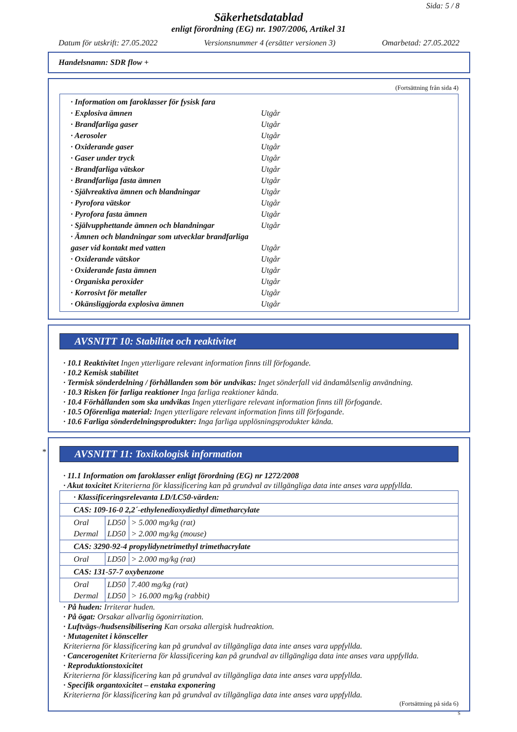Sida: 5 / 8
Säkerhetsdatablad
enligt förordning (EG) nr. 1907/2006, Artikel 31
Datum för utskrift: 27.05.2022 Versionsnummer 4 (ersätter versionen 3) Omarbetad: 27.05.2022
Handelsnamn: SDR flow +
(Fortsättning från sida 4)
| · Information om faroklasser för fysisk fara | |
| · Explosiva ämnen | Utgår |
| · Brandfarliga gaser | Utgår |
| · Aerosoler | Utgår |
| · Oxiderande gaser | Utgår |
| · Gaser under tryck | Utgår |
| · Brandfarliga vätskor | Utgår |
| · Brandfarliga fasta ämnen | Utgår |
| · Självreaktiva ämnen och blandningar | Utgår |
| · Pyrofora vätskor | Utgår |
| · Pyrofora fasta ämnen | Utgår |
| · Självupphettande ämnen och blandningar | Utgår |
| · Ämnen och blandningar som utvecklar brandfarliga gaser vid kontakt med vatten | Utgår |
| · Oxiderande vätskor | Utgår |
| · Oxiderande fasta ämnen | Utgår |
| · Organiska peroxider | Utgår |
| · Korrosivt för metaller | Utgår |
| · Okänsliggjorda explosiva ämnen | Utgår |
AVSNITT 10: Stabilitet och reaktivitet
· 10.1 Reaktivitet Ingen ytterligare relevant information finns till förfogande.
· 10.2 Kemisk stabilitet
· Termisk sönderdelning / förhållanden som bör undvikas: Inget sönderfall vid ändamålsenlig användning.
· 10.3 Risken för farliga reaktioner Inga farliga reaktioner kända.
· 10.4 Förhållanden som ska undvikas Ingen ytterligare relevant information finns till förfogande.
· 10.5 Oförenliga material: Ingen ytterligare relevant information finns till förfogande.
· 10.6 Farliga sönderdelningsprodukter: Inga farliga upplösningsprodukter kända.
*
AVSNITT 11: Toxikologisk information
· 11.1 Information om faroklasser enligt förordning (EG) nr 1272/2008
· Akut toxicitet Kriterierna för klassificering kan på grundval av tillgängliga data inte anses vara uppfyllda.
| · Klassificeringsrelevanta LD/LC50-värden: | | |
| CAS: 109-16-0 2,2´-ethylenedioxydiethyl dimetharcylate | | |
| Oral Dermal | LD50 LD50 | > 5.000 mg/kg (rat) > 2.000 mg/kg (mouse) |
| CAS: 3290-92-4 propylidynetrimethyl trimethacrylate | | |
| Oral | LD50 | > 2.000 mg/kg (rat) |
| CAS: 131-57-7 oxybenzone | | |
| Oral Dermal | LD50 LD50 | 7.400 mg/kg (rat) > 16.000 mg/kg (rabbit) |
· På huden: Irriterar huden.
· På ögat: Orsakar allvarlig ögonirritation.
· Luftvägs-/hudsensibilisering Kan orsaka allergisk hudreaktion.
· Mutagenitet i könsceller
Kriterierna för klassificering kan på grundval av tillgängliga data inte anses vara uppfyllda.
· Cancerogenitet Kriterierna för klassificering kan på grundval av tillgängliga data inte anses vara uppfyllda.
· Reproduktionstoxicitet
Kriterierna för klassificering kan på grundval av tillgängliga data inte anses vara uppfyllda.
· Specifik organtoxicitet – enstaka exponering
Kriterierna för klassificering kan på grundval av tillgängliga data inte anses vara uppfyllda.
(Fortsättning på sida 6)
S